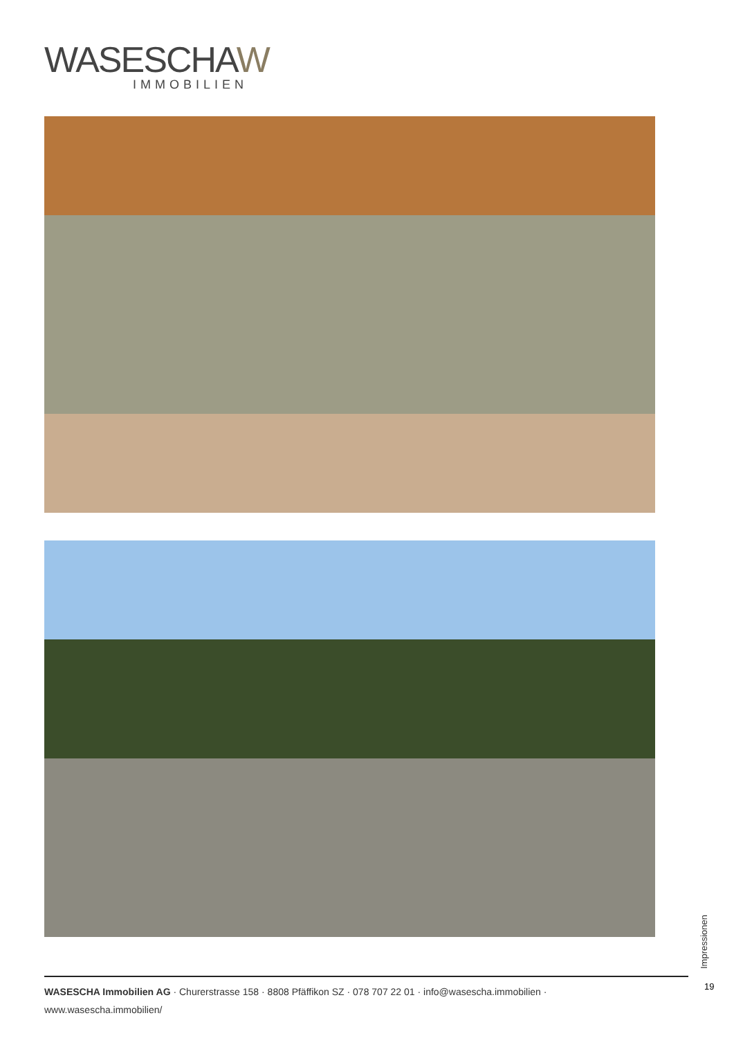WASESCHAW
IMMOBILIEN
Impressionen
19
WASESCHA Immobilien AG · Churerstrasse 158 · 8808 Pfäffikon SZ · 078 707 22 01 · info@wasescha.immobilien · www.wasescha.immobilien/